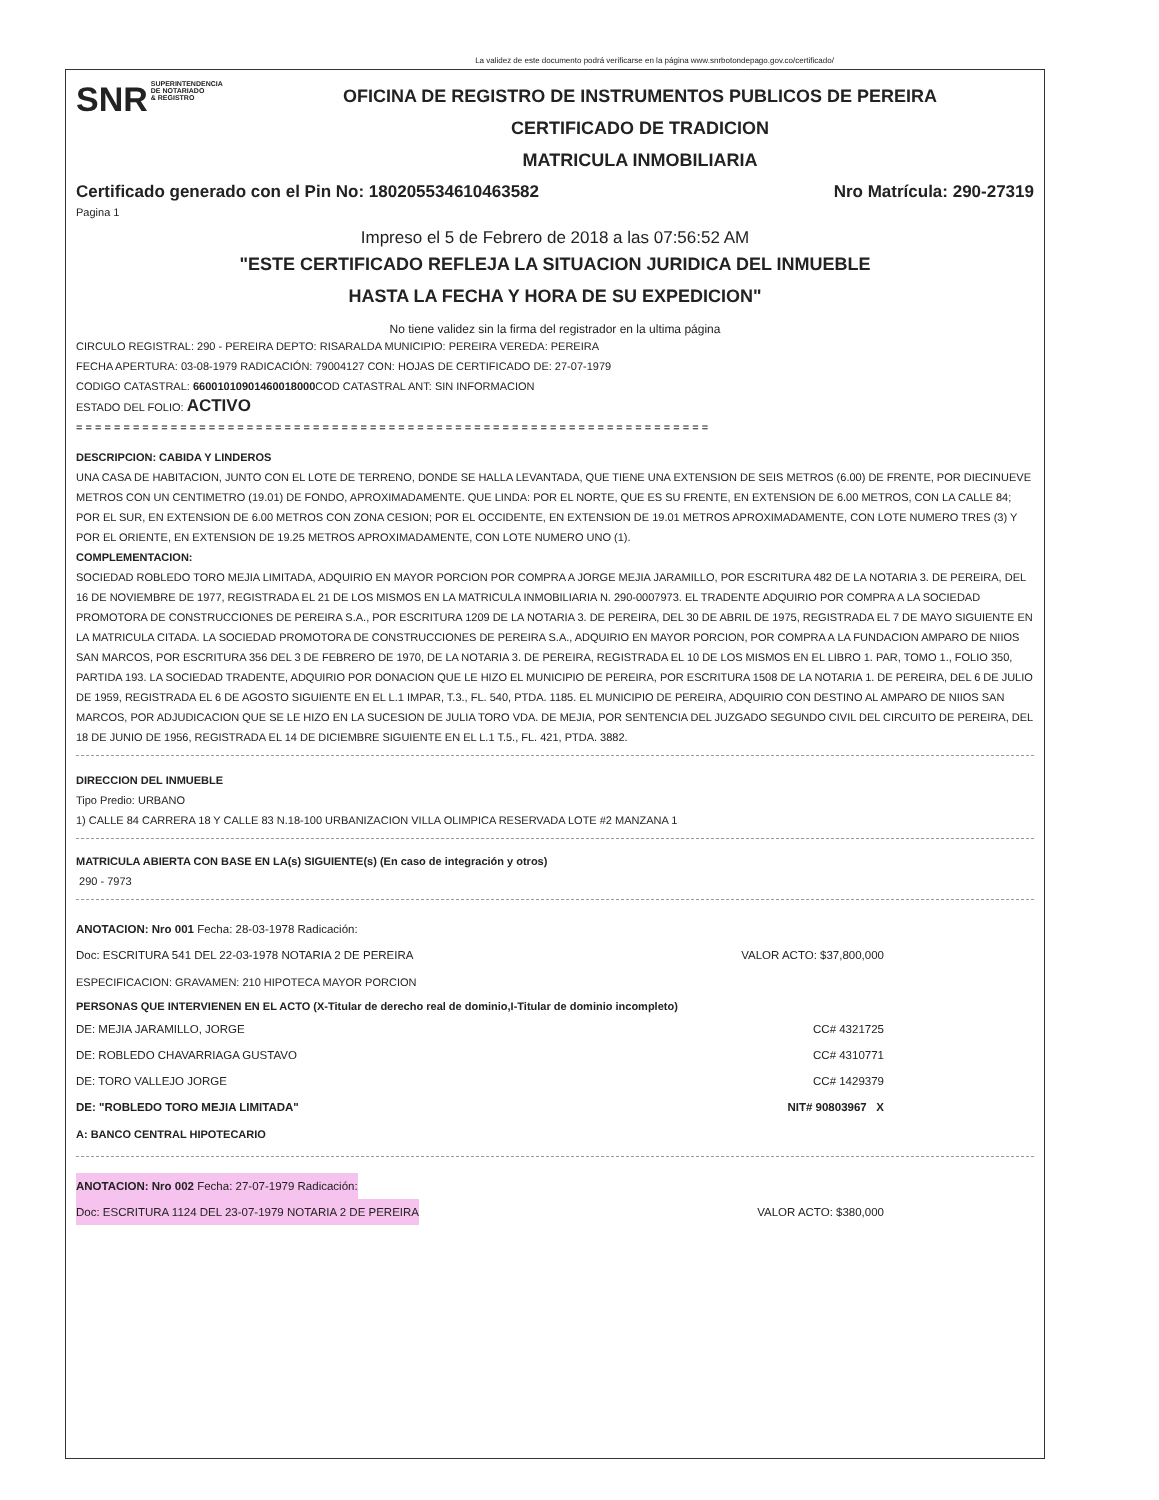La validez de este documento podrá verificarse en la página www.snrbotondepago.gov.co/certificado/
SNR SUPERINTENDENCIA
DE NOTARIADO
& REGISTRO
OFICINA DE REGISTRO DE INSTRUMENTOS PUBLICOS DE PEREIRA
CERTIFICADO DE TRADICION
MATRICULA INMOBILIARIA
Certificado generado con el Pin No: 180205534610463582 Nro Matrícula: 290-27319
Pagina 1
Impreso el 5 de Febrero de 2018 a las 07:56:52 AM
"ESTE CERTIFICADO REFLEJA LA SITUACION JURIDICA DEL INMUEBLE
HASTA LA FECHA Y HORA DE SU EXPEDICION"
No tiene validez sin la firma del registrador en la ultima página
CIRCULO REGISTRAL: 290 - PEREIRA DEPTO: RISARALDA MUNICIPIO: PEREIRA VEREDA: PEREIRA
FECHA APERTURA: 03-08-1979 RADICACIÓN: 79004127 CON: HOJAS DE CERTIFICADO DE: 27-07-1979
CODIGO CATASTRAL: 66001010901460018000 COD CATASTRAL ANT: SIN INFORMACION
ESTADO DEL FOLIO: ACTIVO
= = = = = = = = = = = = = = = = = = = = = = = = = = = = = = = = = = = = = = = = = = = = = = = = = = = = = = = = = = = = = = = = = = =
DESCRIPCION: CABIDA Y LINDEROS
UNA CASA DE HABITACION, JUNTO CON EL LOTE DE TERRENO, DONDE SE HALLA LEVANTADA, QUE TIENE UNA EXTENSION DE SEIS METROS (6.00) DE FRENTE, POR DIECINUEVE METROS CON UN CENTIMETRO (19.01) DE FONDO, APROXIMADAMENTE. QUE LINDA: POR EL NORTE, QUE ES SU FRENTE, EN EXTENSION DE 6.00 METROS, CON LA CALLE 84; POR EL SUR, EN EXTENSION DE 6.00 METROS CON ZONA CESION; POR EL OCCIDENTE, EN EXTENSION DE 19.01 METROS APROXIMADAMENTE, CON LOTE NUMERO TRES (3) Y POR EL ORIENTE, EN EXTENSION DE 19.25 METROS APROXIMADAMENTE, CON LOTE NUMERO UNO (1).
COMPLEMENTACION:
SOCIEDAD ROBLEDO TORO MEJIA LIMITADA, ADQUIRIO EN MAYOR PORCION POR COMPRA A JORGE MEJIA JARAMILLO, POR ESCRITURA 482 DE LA NOTARIA 3. DE PEREIRA, DEL 16 DE NOVIEMBRE DE 1977, REGISTRADA EL 21 DE LOS MISMOS EN LA MATRICULA INMOBILIARIA N. 290-0007973. EL TRADENTE ADQUIRIO POR COMPRA A LA SOCIEDAD PROMOTORA DE CONSTRUCCIONES DE PEREIRA S.A., POR ESCRITURA 1209 DE LA NOTARIA 3. DE PEREIRA, DEL 30 DE ABRIL DE 1975, REGISTRADA EL 7 DE MAYO SIGUIENTE EN LA MATRICULA CITADA. LA SOCIEDAD PROMOTORA DE CONSTRUCCIONES DE PEREIRA S.A., ADQUIRIO EN MAYOR PORCION, POR COMPRA A LA FUNDACION AMPARO DE NIIOS SAN MARCOS, POR ESCRITURA 356 DEL 3 DE FEBRERO DE 1970, DE LA NOTARIA 3. DE PEREIRA, REGISTRADA EL 10 DE LOS MISMOS EN EL LIBRO 1. PAR, TOMO 1., FOLIO 350, PARTIDA 193. LA SOCIEDAD TRADENTE, ADQUIRIO POR DONACION QUE LE HIZO EL MUNICIPIO DE PEREIRA, POR ESCRITURA 1508 DE LA NOTARIA 1. DE PEREIRA, DEL 6 DE JULIO DE 1959, REGISTRADA EL 6 DE AGOSTO SIGUIENTE EN EL L.1 IMPAR, T.3., FL. 540, PTDA. 1185. EL MUNICIPIO DE PEREIRA, ADQUIRIO CON DESTINO AL AMPARO DE NIIOS SAN MARCOS, POR ADJUDICACION QUE SE LE HIZO EN LA SUCESION DE JULIA TORO VDA. DE MEJIA, POR SENTENCIA DEL JUZGADO SEGUNDO CIVIL DEL CIRCUITO DE PEREIRA, DEL 18 DE JUNIO DE 1956, REGISTRADA EL 14 DE DICIEMBRE SIGUIENTE EN EL L.1 T.5., FL. 421, PTDA. 3882.
DIRECCION DEL INMUEBLE
Tipo Predio: URBANO
1) CALLE 84 CARRERA 18 Y CALLE 83 N.18-100 URBANIZACION VILLA OLIMPICA RESERVADA LOTE #2 MANZANA 1
MATRICULA ABIERTA CON BASE EN LA(s) SIGUIENTE(s) (En caso de integración y otros)
290 - 7973
ANOTACION: Nro 001 Fecha: 28-03-1978 Radicación:
Doc: ESCRITURA 541 DEL 22-03-1978 NOTARIA 2 DE PEREIRA
VALOR ACTO: $37,800,000
ESPECIFICACION: GRAVAMEN: 210 HIPOTECA MAYOR PORCION
PERSONAS QUE INTERVIENEN EN EL ACTO (X-Titular de derecho real de dominio,I-Titular de dominio incompleto)
DE: MEJIA JARAMILLO, JORGE CC# 4321725
DE: ROBLEDO CHAVARRIAGA GUSTAVO CC# 4310771
DE: TORO VALLEJO JORGE CC# 1429379
DE: "ROBLEDO TORO MEJIA LIMITADA" NIT# 90803967 X
A: BANCO CENTRAL HIPOTECARIO
ANOTACION: Nro 002 Fecha: 27-07-1979 Radicación:
Doc: ESCRITURA 1124 DEL 23-07-1979 NOTARIA 2 DE PEREIRA VALOR ACTO: $380,000